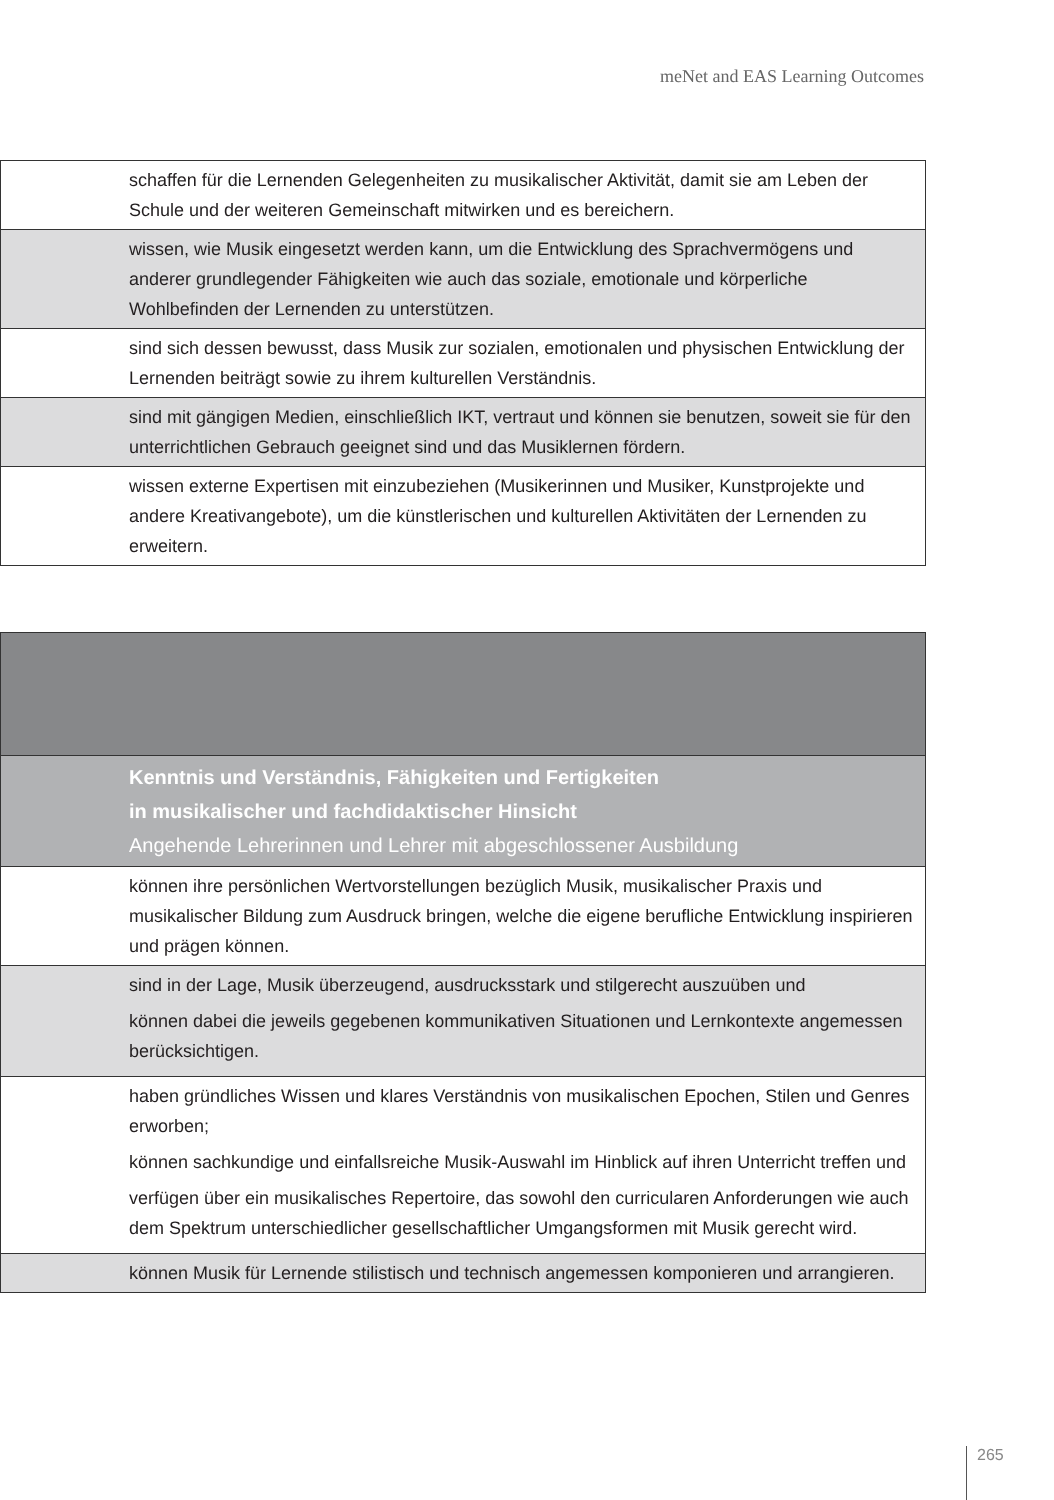meNet and EAS Learning Outcomes
| | schaffen für die Lernenden Gelegenheiten zu musikalischer Aktivität, damit sie am Leben der Schule und der weiteren Gemeinschaft mitwirken und es bereichern. |
| | wissen, wie Musik eingesetzt werden kann, um die Entwicklung des Sprachvermögens und anderer grundlegender Fähigkeiten wie auch das soziale, emotionale und körperliche Wohlbefinden der Lernenden zu unterstützen. |
| | sind sich dessen bewusst, dass Musik zur sozialen, emotionalen und physischen Entwicklung der Lernenden beiträgt sowie zu ihrem kulturellen Verständnis. |
| | sind mit gängigen Medien, einschließlich IKT, vertraut und können sie benutzen, soweit sie für den unterrichtlichen Gebrauch geeignet sind und das Musiklernen fördern. |
| | wissen externe Expertisen mit einzubeziehen (Musikerinnen und Musiker, Kunstprojekte und andere Kreativangebote), um die künstlerischen und kulturellen Aktivitäten der Lernenden zu erweitern. |
| | Kenntnis und Verständnis, Fähigkeiten und Fertigkeiten in musikalischer und fachdidaktischer Hinsicht Angehende Lehrerinnen und Lehrer mit abgeschlossener Ausbildung |
| | können ihre persönlichen Wertvorstellungen bezüglich Musik, musikalischer Praxis und musikalischer Bildung zum Ausdruck bringen, welche die eigene berufliche Entwicklung inspirieren und prägen können. |
| | sind in der Lage, Musik überzeugend, ausdrucksstark und stilgerecht auszuüben und können dabei die jeweils gegebenen kommunikativen Situationen und Lernkontexte angemessen berücksichtigen. |
| | haben gründliches Wissen und klares Verständnis von musikalischen Epochen, Stilen und Genres erworben; können sachkundige und einfallsreiche Musik-Auswahl im Hinblick auf ihren Unterricht treffen und verfügen über ein musikalisches Repertoire, das sowohl den curricularen Anforderungen wie auch dem Spektrum unterschiedlicher gesellschaftlicher Umgangsformen mit Musik gerecht wird. |
| | können Musik für Lernende stilistisch und technisch angemessen komponieren und arrangieren. |
265